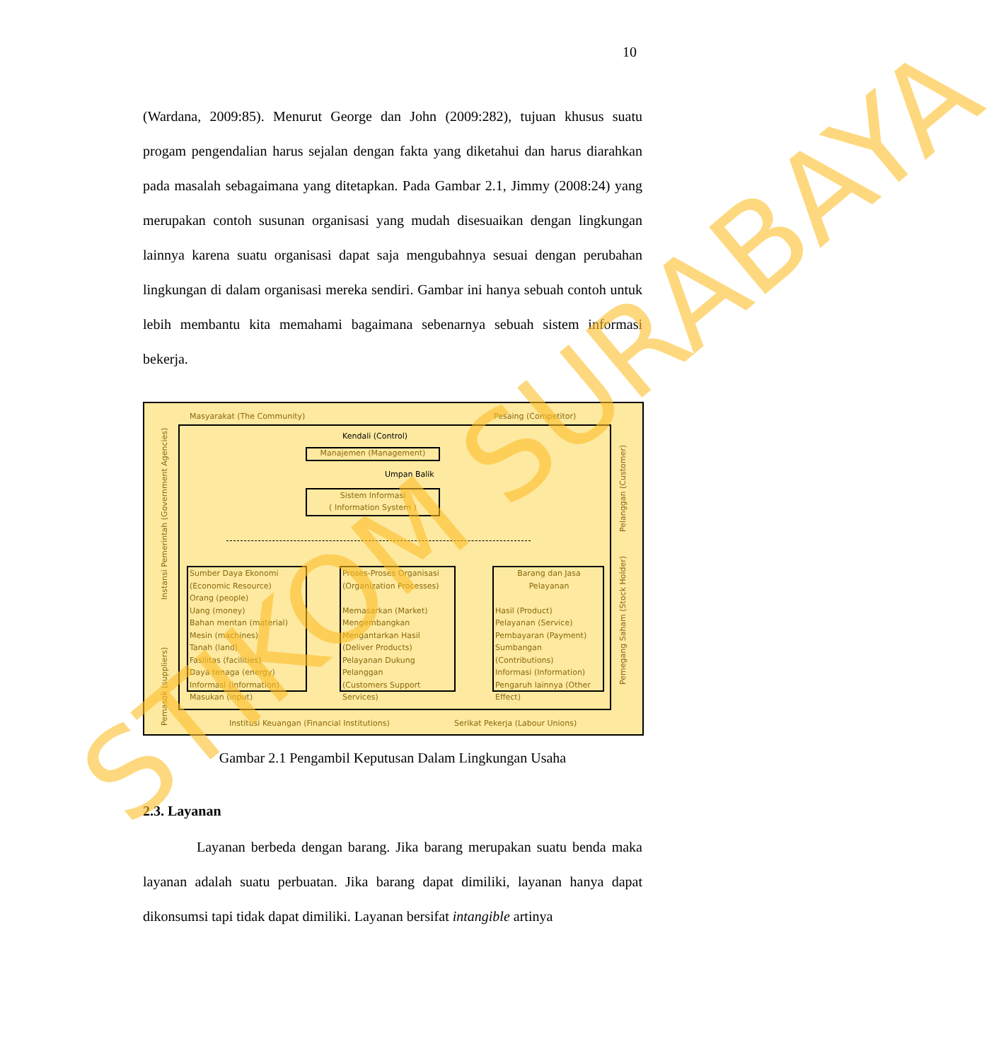10
(Wardana, 2009:85). Menurut George dan John (2009:282), tujuan khusus suatu progam pengendalian harus sejalan dengan fakta yang diketahui dan harus diarahkan pada masalah sebagaimana yang ditetapkan. Pada Gambar 2.1, Jimmy (2008:24) yang merupakan contoh susunan organisasi yang mudah disesuaikan dengan lingkungan lainnya karena suatu organisasi dapat saja mengubahnya sesuai dengan perubahan lingkungan di dalam organisasi mereka sendiri. Gambar ini hanya sebuah contoh untuk lebih membantu kita memahami bagaimana sebenarnya sebuah sistem informasi bekerja.
Masyarakat (The Community) Pesaing (Competitor)
Kendali (Control)
Manajemen (Management)
Umpan Balik
Sistem Informasi
( Information System )
Sumber Daya Ekonomi
(Economic Resource)
Orang (people)
Uang (money)
Bahan mentan (material)
Mesin (machines)
Tanah (land)
Fasilitas (facilities)
Daya tenaga (energy)
Informasi (information)
Masukan (input)
Proses-Proses Organisasi
(Organization Processes)
Memasarkan (Market)
Mengembangkan
Mengantarkan Hasil
(Deliver Products)
Pelayanan Dukung
Pelanggan
(Customers Support Services)
Barang dan Jasa
Pelayanan
Hasil (Product)
Pelayanan (Service)
Pembayaran (Payment)
Sumbangan (Contributions)
Informasi (Information)
Pengaruh lainnya (Other
Effect)
Institusi Keuangan (Financial Institutions)
Serikat Pekerja (Labour Unions)
Instansi Pemerintah (Government Agencies)
Pemasok (suppliers)
Pelanggan (Customer)
Pemegang Saham (Stock Holder)
Gambar 2.1 Pengambil Keputusan Dalam Lingkungan Usaha
2.3. Layanan
Layanan berbeda dengan barang. Jika barang merupakan suatu benda maka layanan adalah suatu perbuatan. Jika barang dapat dimiliki, layanan hanya dapat dikonsumsi tapi tidak dapat dimiliki. Layanan bersifat intangible artinya
STIKOM SURABAYA